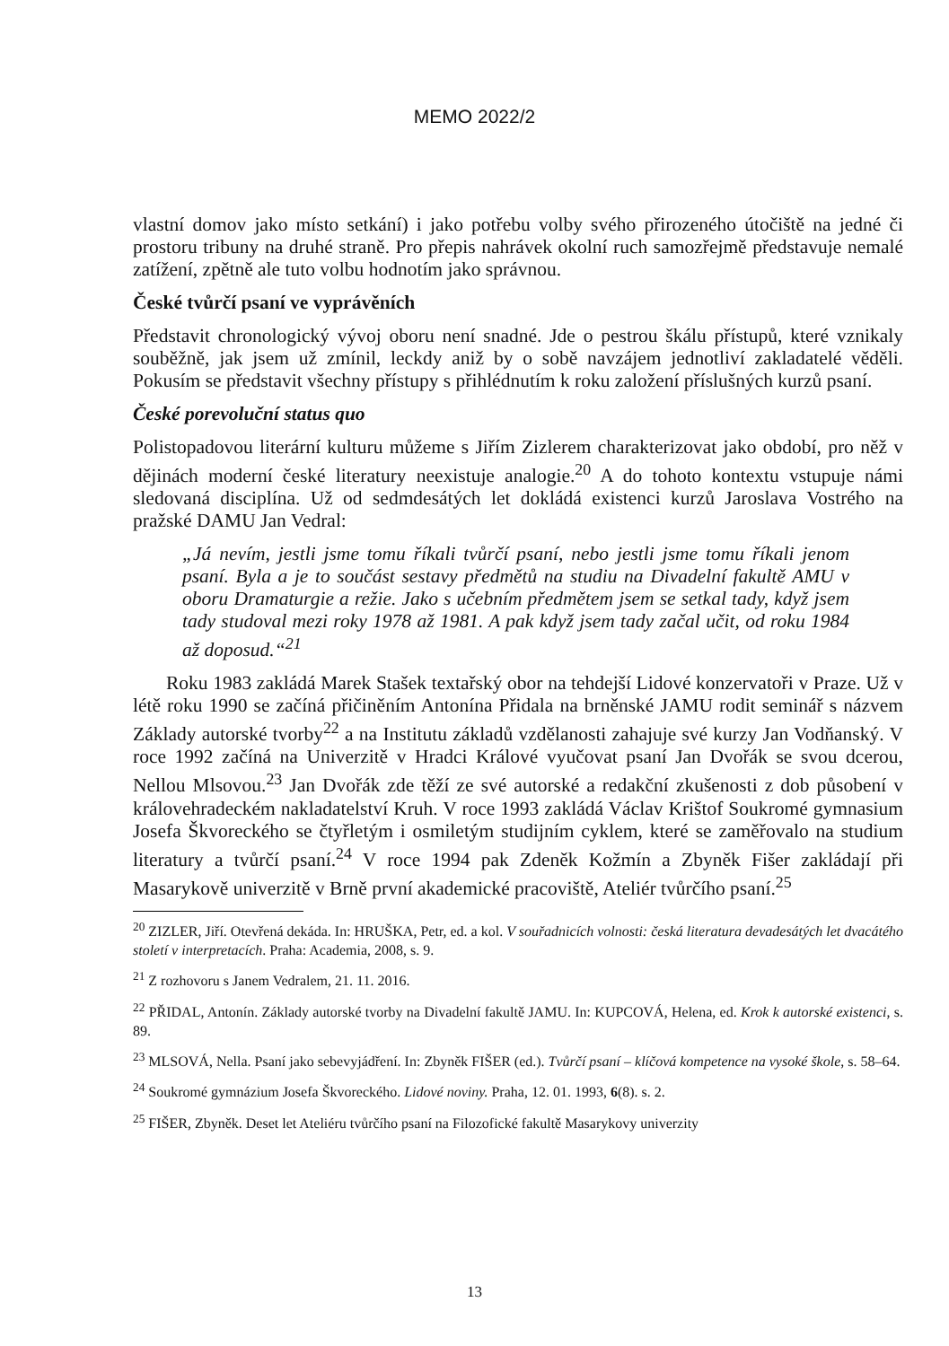MEMO 2022/2
vlastní domov jako místo setkání) i jako potřebu volby svého přirozeného útočiště na jedné či prostoru tribuny na druhé straně. Pro přepis nahrávek okolní ruch samozřejmě představuje nemalé zatížení, zpětně ale tuto volbu hodnotím jako správnou.
České tvůrčí psaní ve vyprávěních
Představit chronologický vývoj oboru není snadné. Jde o pestrou škálu přístupů, které vznikaly souběžně, jak jsem už zmínil, leckdy aniž by o sobě navzájem jednotliví zakladatelé věděli. Pokusím se představit všechny přístupy s přihlédnutím k roku založení příslušných kurzů psaní.
České porevoluční status quo
Polistopadovou literární kulturu můžeme s Jiřím Zizlerem charakterizovat jako období, pro něž v dějinách moderní české literatury neexistuje analogie.<sup>20</sup> A do tohoto kontextu vstupuje námi sledovaná disciplína. Už od sedmdesátých let dokládá existenci kurzů Jaroslava Vostrého na pražské DAMU Jan Vedral:
„Já nevím, jestli jsme tomu říkali tvůrčí psaní, nebo jestli jsme tomu říkali jenom psaní. Byla a je to součást sestavy předmětů na studiu na Divadelní fakultě AMU v oboru Dramaturgie a režie. Jako s učebním předmětem jsem se setkal tady, když jsem tady studoval mezi roky 1978 až 1981. A pak když jsem tady začal učit, od roku 1984 až doposud.“<sup>21</sup>
Roku 1983 zakládá Marek Stašek textařský obor na tehdejší Lidové konzervatoři v Praze. Už v létě roku 1990 se začíná přičiněním Antonína Přidala na brněnské JAMU rodit seminář s názvem Základy autorské tvorby<sup>22</sup> a na Institutu základů vzdělanosti zahajuje své kurzy Jan Vodňanský. V roce 1992 začíná na Univerzitě v Hradci Králové vyučovat psaní Jan Dvořák se svou dcerou, Nellou Mlsovou.<sup>23</sup> Jan Dvořák zde těží ze své autorské a redakční zkušenosti z dob působení v královehradeckém nakladatelství Kruh. V roce 1993 zakládá Václav Krištof Soukromé gymnasium Josefa Škvoreckého se čtyřletým i osmiletým studijním cyklem, které se zaměřovalo na studium literatury a tvůrčí psaní.<sup>24</sup> V roce 1994 pak Zdeněk Kožmín a Zbyněk Fišer zakládají při Masarykově univerzitě v Brně první akademické pracoviště, Ateliér tvůrčího psaní.<sup>25</sup>
<sup>20</sup> ZIZLER, Jiří. Otevřená dekáda. In: HRUŠKA, Petr, ed. a kol. V souřadnicích volnosti: česká literatura devadesátých let dvacátého století v interpretacích. Praha: Academia, 2008, s. 9.
<sup>21</sup> Z rozhovoru s Janem Vedralem, 21. 11. 2016.
<sup>22</sup> PŘIDAL, Antonín. Základy autorské tvorby na Divadelní fakultě JAMU. In: KUPCOVÁ, Helena, ed. Krok k autorské existenci, s. 89.
<sup>23</sup> MLSOVÁ, Nella. Psaní jako sebevyjádření. In: Zbyněk FIŠER (ed.). Tvůrčí psaní – klíčová kompetence na vysoké škole, s. 58–64.
<sup>24</sup> Soukromé gymnázium Josefa Škvoreckého. Lidové noviny. Praha, 12. 01. 1993, 6(8). s. 2.
<sup>25</sup> FIŠER, Zbyněk. Deset let Ateliéru tvůrčího psaní na Filozofické fakultě Masarykovy univerzity
13